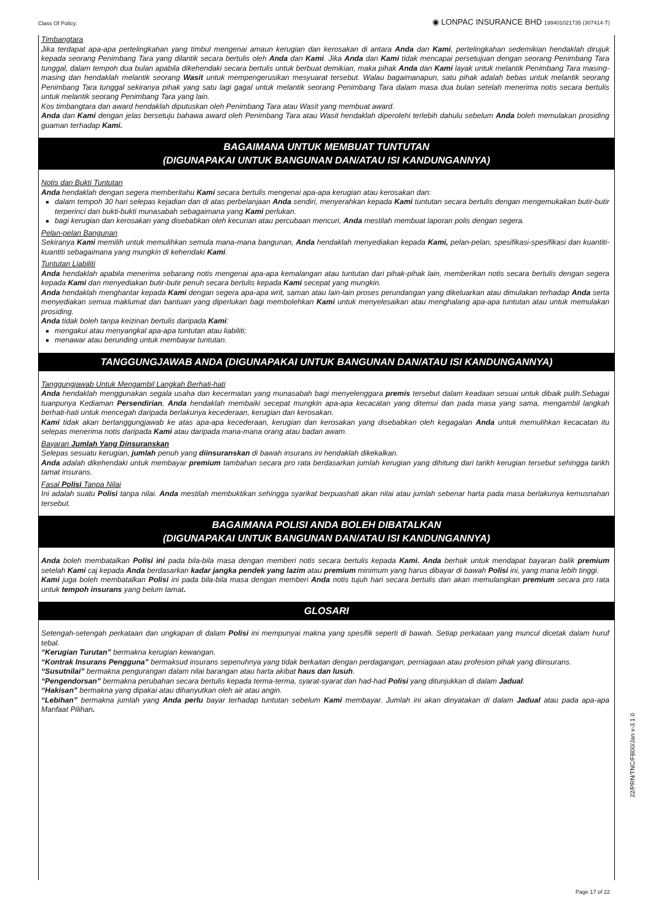Class Of Policy: ◉ LONPAC INSURANCE BHD 199401021735 (307414-T)
Timbangtara
Jika terdapat apa-apa pertelingkahan yang timbul mengenai amaun kerugian dan kerosakan di antara Anda dan Kami, pertelingkahan sedemikian hendaklah dirujuk kepada seorang Penimbang Tara yang dilantik secara bertulis oleh Anda dan Kami. Jika Anda dan Kami tidak mencapai persetujuan dengan seorang Penimbang Tara tunggal, dalam tempoh dua bulan apabila dikehendaki secara bertulis untuk berbuat demikian, maka pihak Anda dan Kami layak untuk melantik Penimbang Tara masing-masing dan hendaklah melantik seorang Wasit untuk mempengerusikan mesyuarat tersebut. Walau bagaimanapun, satu pihak adalah bebas untuk melantik seorang Penimbang Tara tunggal sekiranya pihak yang satu lagi gagal untuk melantik seorang Penimbang Tara dalam masa dua bulan setelah menerima notis secara bertulis untuk melantik seorang Penimbang Tara yang lain.
Kos timbangtara dan award hendaklah diputuskan oleh Penimbang Tara atau Wasit yang membuat award.
Anda dan Kami dengan jelas bersetuju bahawa award oleh Penimbang Tara atau Wasit hendaklah diperolehi terlebih dahulu sebelum Anda boleh memulakan prosiding guaman terhadap Kami.
BAGAIMANA UNTUK MEMBUAT TUNTUTAN
(DIGUNAPAKAI UNTUK BANGUNAN DAN/ATAU ISI KANDUNGANNYA)
Notis dan Bukti Tuntutan
Anda hendaklah dengan segera memberitahu Kami secara bertulis mengenai apa-apa kerugian atau kerosakan dan:
dalam tempoh 30 hari selepas kejadian dan di atas perbelanjaan Anda sendiri, menyerahkan kepada Kami tuntutan secara bertulis dengan mengemukakan butir-butir terperinci dan bukti-bukti munasabah sebagaimana yang Kami perlukan.
bagi kerugian dan kerosakan yang disebabkan oleh kecurian atau percubaan mencuri, Anda mestilah membuat laporan polis dengan segera.
Pelan-pelan Bangunan
Sekiranya Kami memilih untuk memulihkan semula mana-mana bangunan, Anda hendaklah menyediakan kepada Kami, pelan-pelan, spesifikasi-spesifikasi dan kuantiti-kuantiti sebagaimana yang mungkin di kehendaki Kami.
Tuntutan Liabiliti
Anda hendaklah apabila menerima sebarang notis mengenai apa-apa kemalangan atau tuntutan dari pihak-pihak lain, memberikan notis secara bertulis dengan segera kepada Kami dan menyediakan butir-butir penuh secara bertulis kepada Kami secepat yang mungkin.
Anda hendaklah menghantar kepada Kami dengan segera apa-apa writ, saman atau lain-lain proses perundangan yang dikeluarkan atau dimulakan terhadap Anda serta menyediakan semua maklumat dan bantuan yang diperlukan bagi membolehkan Kami untuk menyelesaikan atau menghalang apa-apa tuntutan atau untuk memulakan prosiding.
Anda tidak boleh tanpa keizinan bertulis daripada Kami:
mengakui atau menyangkal apa-apa tuntutan atau liabiliti;
menawar atau berunding untuk membayar tuntutan.
TANGGUNGJAWAB ANDA (DIGUNAPAKAI UNTUK BANGUNAN DAN/ATAU ISI KANDUNGANNYA)
Tanggungjawab Untuk Mengambil Langkah Berhati-hati
Anda hendaklah menggunakan segala usaha dan kecermatan yang munasabah bagi menyelenggara premis tersebut dalam keadaan sesuai untuk dibaik pulih.Sebagai tuanpunya Kediaman Persendirian, Anda hendaklah membaiki secepat mungkin apa-apa kecacatan yang ditemui dan pada masa yang sama, mengambil langkah berhati-hati untuk mencegah daripada berlakunya kecederaan, kerugian dan kerosakan.
Kami tidak akan bertanggungjawab ke atas apa-apa kecederaan, kerugian dan kerosakan yang disebabkan oleh kegagalan Anda untuk memulihkan kecacatan itu selepas menerima notis daripada Kami atau daripada mana-mana orang atau badan awam.
Bayaran Jumlah Yang Dinsuranskan
Selepas sesuatu kerugian, jumlah penuh yang diinsuranskan di bawah insurans ini hendaklah dikekalkan.
Anda adalah dikehendaki untuk membayar premium tambahan secara pro rata berdasarkan jumlah kerugian yang dihitung dari tarikh kerugian tersebut sehingga tarikh tamat insurans.
Fasal Polisi Tanpa Nilai
Ini adalah suatu Polisi tanpa nilai. Anda mestilah membuktikan sehingga syarikat berpuashati akan nilai atau jumlah sebenar harta pada masa berlakunya kemusnahan tersebut.
BAGAIMANA POLISI ANDA BOLEH DIBATALKAN
(DIGUNAPAKAI UNTUK BANGUNAN DAN/ATAU ISI KANDUNGANNYA)
Anda boleh membatalkan Polisi ini pada bila-bila masa dengan memberi notis secara bertulis kepada Kami. Anda berhak untuk mendapat bayaran balik premium setelah Kami caj kepada Anda berdasarkan kadar jangka pendek yang lazim atau premium minimum yang harus dibayar di bawah Polisi ini, yang mana lebih tinggi.
Kami juga boleh membatalkan Polisi ini pada bila-bila masa dengan memberi Anda notis tujuh hari secara bertulis dan akan memulangkan premium secara pro rata untuk tempoh insurans yang belum tamat.
GLOSARI
Setengah-setengah perkataan dan ungkapan di dalam Polisi ini mempunyai makna yang spesifik seperti di bawah. Setiap perkataan yang muncul dicetak dalam huruf tebal.
“Kerugian Turutan” bermakna kerugian kewangan.
“Kontrak Insurans Pengguna” bermaksud insurans sepenuhnya yang tidak berkaitan dengan perdagangan, perniagaan atau profesion pihak yang diinsurans.
“Susutnilai” bermakna pengurangan dalam nilai barangan atau harta akibat haus dan lusuh.
“Pengendorsan” bermakna perubahan secara bertulis kepada terma-terma, syarat-syarat dan had-had Polisi yang ditunjukkan di dalam Jadual.
“Hakisan” bermakna yang dipakai atau dihanyutkan oleh air atau angin.
“Lebihan” bermakna jumlah yang Anda perlu bayar terhadap tuntutan sebelum Kami membayar. Jumlah ini akan dinyatakan di dalam Jadual atau pada apa-apa Manfaat Pilihan.
22/PRN/TNC/FB00/Jan v-3.1.0
Page 17 of 22